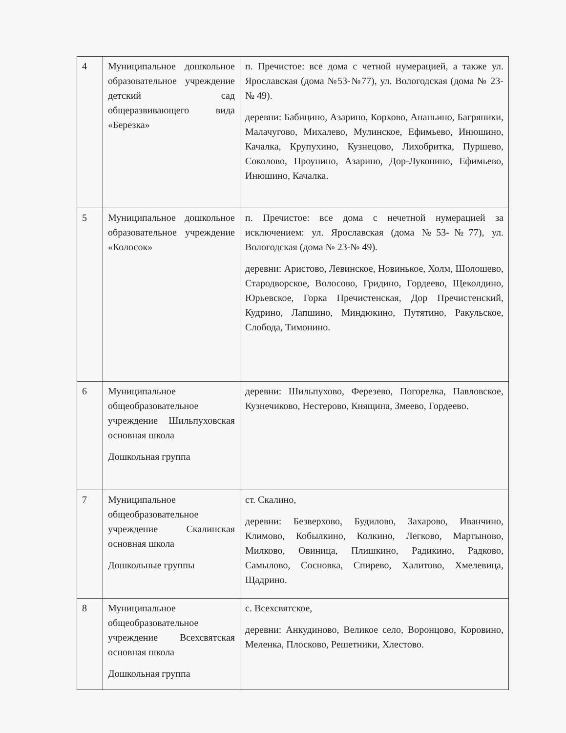| 4 | Муниципальное дошкольное образовательное учреждение детский сад общеразвивающего вида «Березка» | п. Пречистое: все дома с четной нумерацией, а также ул. Ярославская (дома №53-№77), ул. Вологодская (дома № 23-№ 49). деревни: Бабицино, Азарино, Корхово, Ананьино, Багряники, Малачугово, Михалево, Мулинское, Ефимьево, Инюшино, Качалка, Крупухино, Кузнецово, Лихобритка, Пуршево, Соколово, Проунино, Азарино, Дор-Луконино, Ефимьево, Инюшино, Качалка. |
| 5 | Муниципальное дошкольное образовательное учреждение «Колосок» | п. Пречистое: все дома с нечетной нумерацией за исключением: ул. Ярославская (дома №53-№77), ул. Вологодская (дома № 23-№ 49). деревни: Аристово, Левинское, Новинькое, Холм, Шолошево, Стародворское, Волосово, Гридино, Гордеево, Щеколдино, Юрьевское, Горка Пречистенская, Дор Пречистенский, Кудрино, Лапшино, Миндюкино, Путятино, Ракульское, Слобода, Тимонино. |
| 6 | Муниципальное общеобразовательное учреждение Шильпуховская основная школа Дошкольная группа | деревни: Шильпухово, Ферезево, Погорелка, Павловское, Кузнечиково, Нестерово, Княщина, Змеево, Гордеево. |
| 7 | Муниципальное общеобразовательное учреждение Скалинская основная школа Дошкольные группы | ст. Скалино, деревни: Безверхово, Будилово, Захарово, Иванчино, Климово, Кобылкино, Колкино, Легково, Мартыново, Милково, Овиница, Плишкино, Радикино, Радково, Самылово, Сосновка, Спирево, Халитово, Хмелевица, Щадрино. |
| 8 | Муниципальное общеобразовательное учреждение Всехсвятская основная школа Дошкольная группа | с. Всехсвятское, деревни: Анкудиново, Великое село, Воронцово, Коровино, Меленка, Плосково, Решетники, Хлестово. |